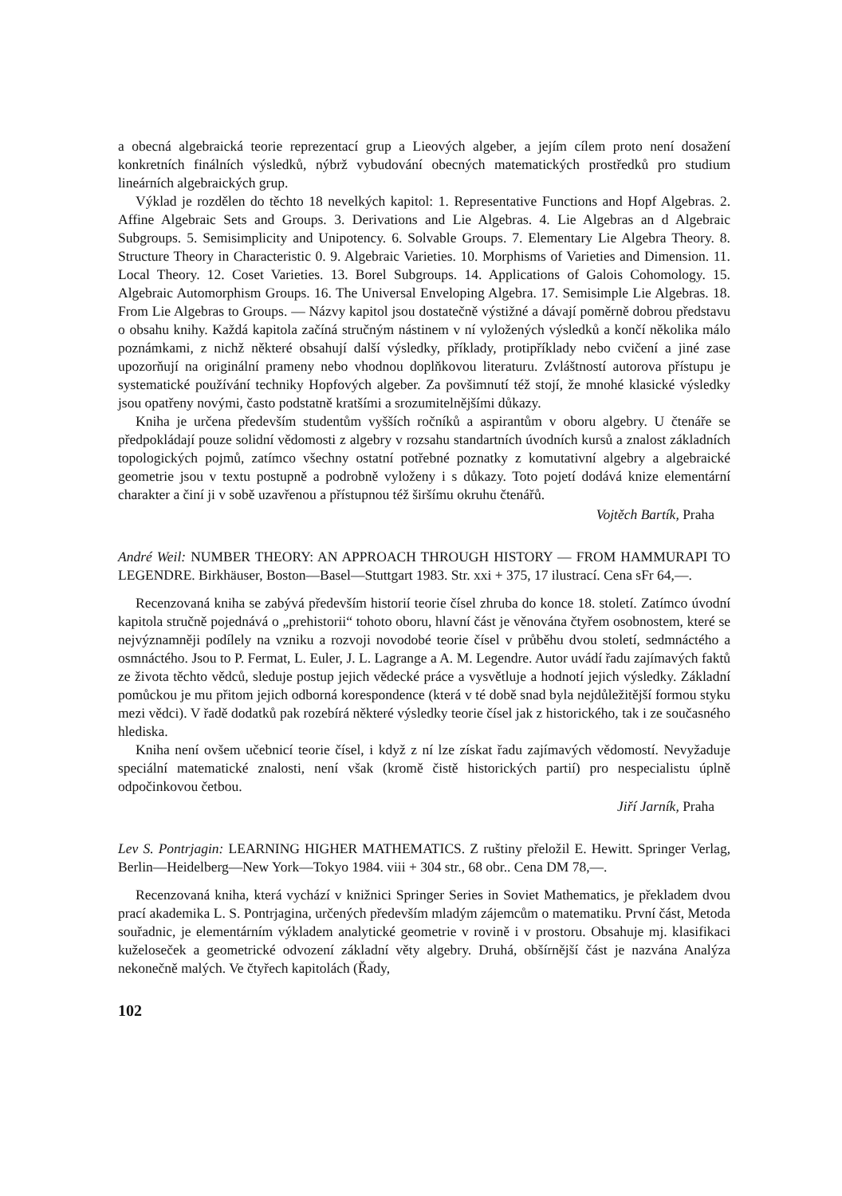a obecná algebraická teorie reprezentací grup a Lieových algeber, a jejím cílem proto není dosažení konkretních finálních výsledků, nýbrž vybudování obecných matematických prostředků pro studium lineárních algebraických grup.
Výklad je rozdělen do těchto 18 nevelkých kapitol: 1. Representative Functions and Hopf Algebras. 2. Affine Algebraic Sets and Groups. 3. Derivations and Lie Algebras. 4. Lie Algebras an d Algebraic Subgroups. 5. Semisimplicity and Unipotency. 6. Solvable Groups. 7. Elementary Lie Algebra Theory. 8. Structure Theory in Characteristic 0. 9. Algebraic Varieties. 10. Morphisms of Varieties and Dimension. 11. Local Theory. 12. Coset Varieties. 13. Borel Subgroups. 14. Applications of Galois Cohomology. 15. Algebraic Automorphism Groups. 16. The Universal Enveloping Algebra. 17. Semisimple Lie Algebras. 18. From Lie Algebras to Groups. — Názvy kapitol jsou dostatečně výstižné a dávají poměrně dobrou představu o obsahu knihy. Každá kapitola začíná stručným nástinem v ní vyložených výsledků a končí několika málo poznámkami, z nichž některé obsahují další výsledky, příklady, protipříklady nebo cvičení a jiné zase upozorňují na originální prameny nebo vhodnou doplňkovou literaturu. Zvláštností autorova přístupu je systematické používání techniky Hopfových algeber. Za povšimnutí též stojí, že mnohé klasické výsledky jsou opatřeny novými, často podstatně kratšími a srozumitelnějšími důkazy.
Kniha je určena především studentům vyšších ročníků a aspirantům v oboru algebry. U čtenáře se předpokládají pouze solidní vědomosti z algebry v rozsahu standartních úvodních kursů a znalost základních topologických pojmů, zatímco všechny ostatní potřebné poznatky z komutativní algebry a algebraické geometrie jsou v textu postupně a podrobně vyloženy i s důkazy. Toto pojetí dodává knize elementární charakter a činí ji v sobě uzavřenou a přístupnou též širšímu okruhu čtenářů.
Vojtěch Bartík, Praha
André Weil: NUMBER THEORY: AN APPROACH THROUGH HISTORY — FROM HAMMURAPI TO LEGENDRE. Birkhäuser, Boston—Basel—Stuttgart 1983. Str. xxi + 375, 17 ilustrací. Cena sFr 64,—.
Recenzovaná kniha se zabývá především historií teorie čísel zhruba do konce 18. století. Zatímco úvodní kapitola stručně pojednává o „prehistorii“ tohoto oboru, hlavní část je věnována čtyřem osobnostem, které se nejvýznamněji podílely na vzniku a rozvoji novodobé teorie čísel v průběhu dvou století, sedmnáctého a osmnáctého. Jsou to P. Fermat, L. Euler, J. L. Lagrange a A. M. Legendre. Autor uvádí řadu zajímavých faktů ze života těchto vědců, sleduje postup jejich vědecké práce a vysvětluje a hodnotí jejich výsledky. Základní pomůckou je mu přitom jejich odborná korespondence (která v té době snad byla nejdůležitější formou styku mezi vědci). V řadě dodatků pak rozebírá některé výsledky teorie čísel jak z historického, tak i ze současného hlediska.
Kniha není ovšem učebnicí teorie čísel, i když z ní lze získat řadu zajímavých vědomostí. Nevyžaduje speciální matematické znalosti, není však (kromě čistě historických partií) pro nespecialistu úplně odpočinkovou četbou.
Jiří Jarník, Praha
Lev S. Pontrjagin: LEARNING HIGHER MATHEMATICS. Z ruštiny přeložil E. Hewitt. Springer Verlag, Berlin—Heidelberg—New York—Tokyo 1984. viii + 304 str., 68 obr.. Cena DM 78,—.
Recenzovaná kniha, která vychází v knižnici Springer Series in Soviet Mathematics, je překladem dvou prací akademika L. S. Pontrjagina, určených především mladým zájemcům o matematiku. První část, Metoda souřadnic, je elementárním výkladem analytické geometrie v rovině i v prostoru. Obsahuje mj. klasifikaci kuželoseček a geometrické odvození základní věty algebry. Druhá, obšírnější část je nazvána Analýza nekonečně malých. Ve čtyřech kapitolách (Řady,
102